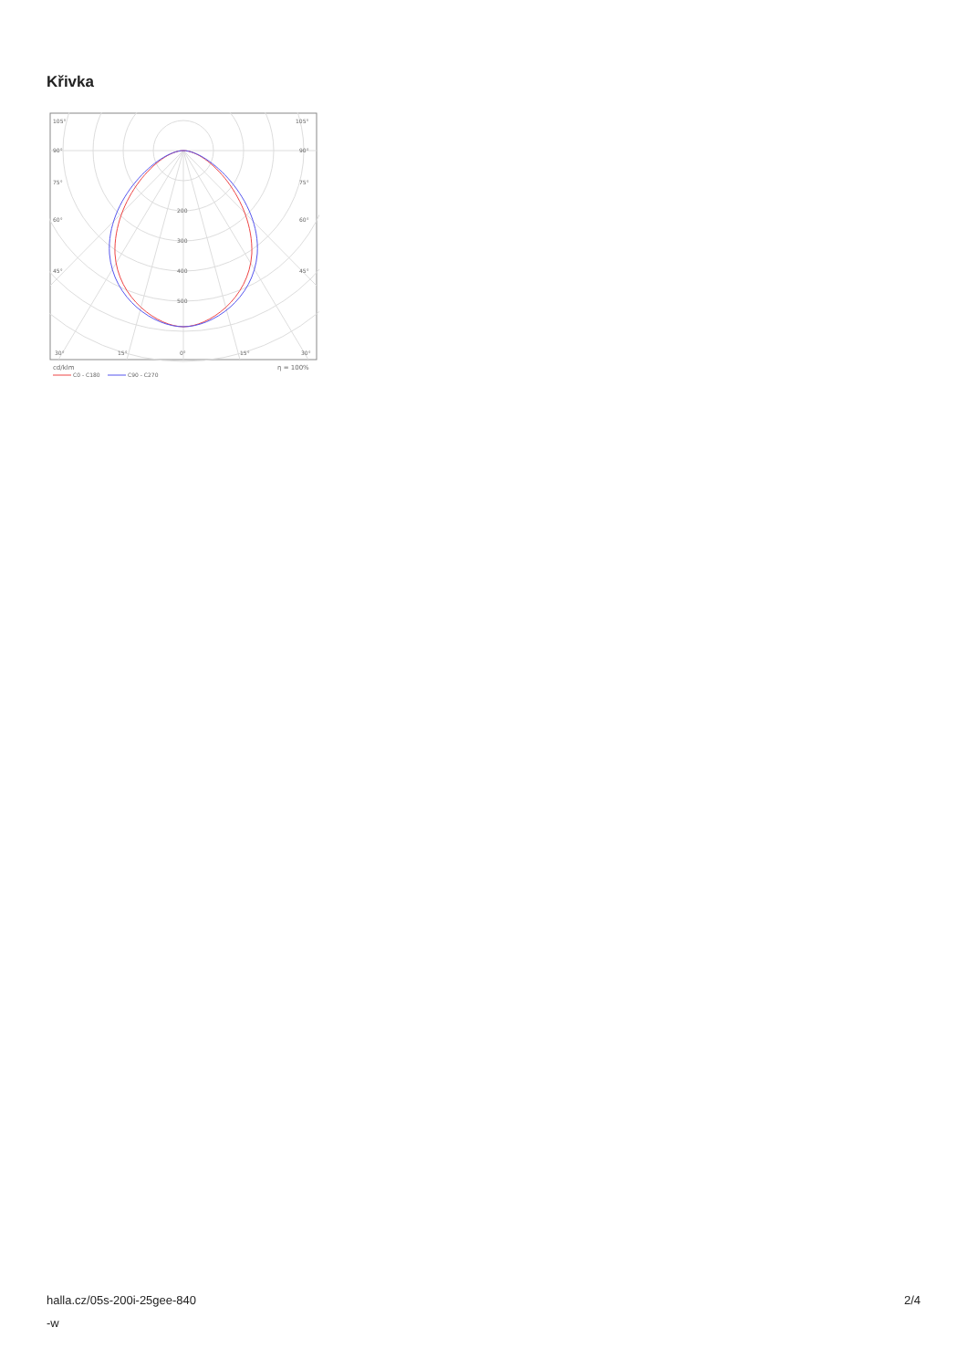Křivka
105°
105°
90°
90°
75°
75°
60°
60°
45°
45°
200
300
400
500
30°
15°
0°
15°
30°
cd/klm
η = 100%
C0 - C180
C90 - C270
halla.cz/05s-200i-25gee-840
-w
2/4